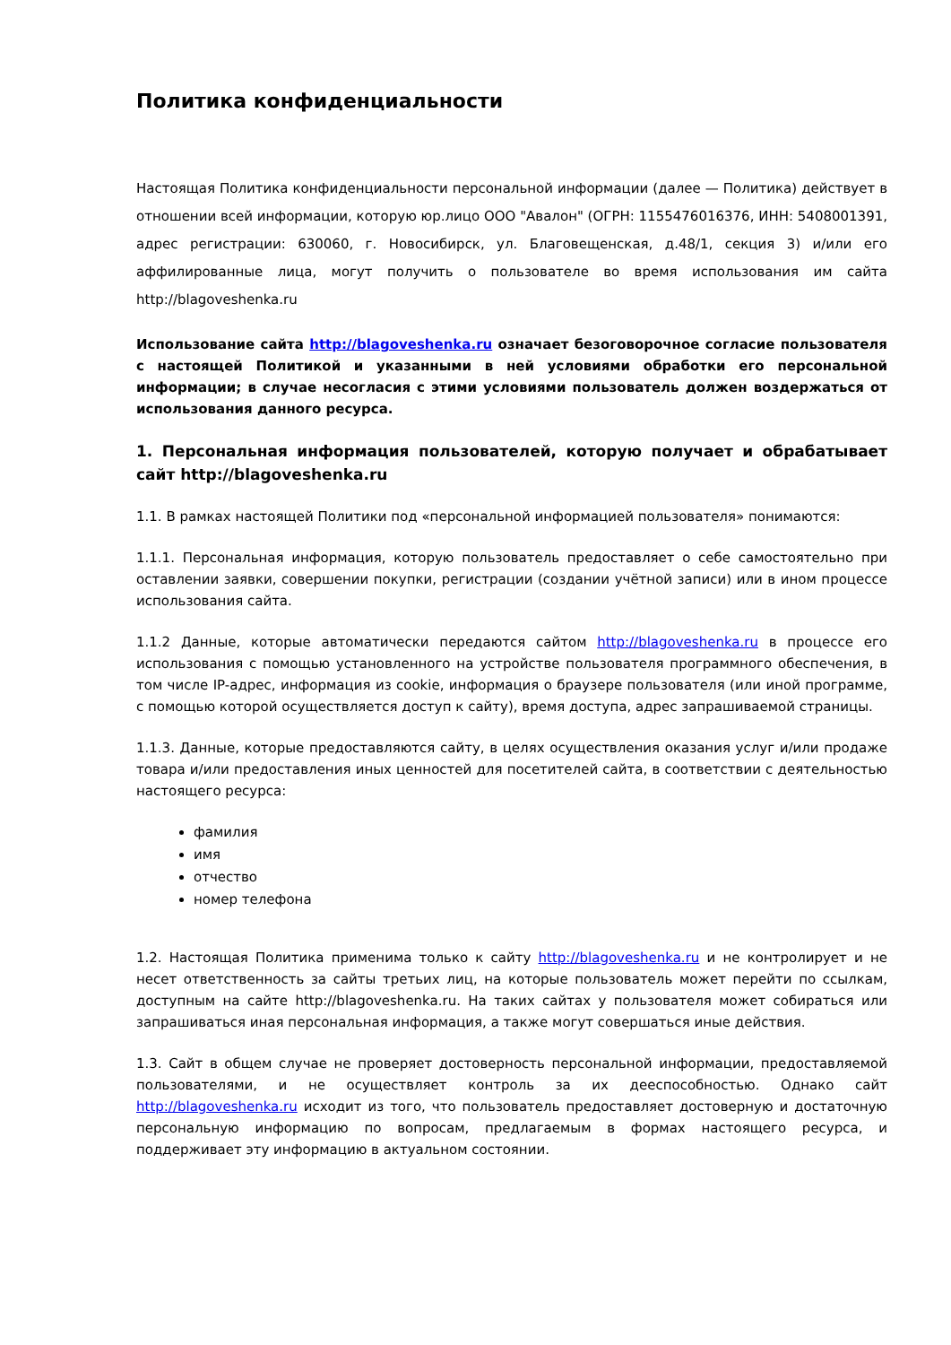Политика конфиденциальности
Настоящая Политика конфиденциальности персональной информации (далее — Политика) действует в отношении всей информации, которую юр.лицо ООО "Авалон" (ОГРН: 1155476016376, ИНН: 5408001391, адрес регистрации: 630060, г. Новосибирск, ул. Благовещенская, д.48/1, секция 3) и/или его аффилированные лица, могут получить о пользователе во время использования им сайта http://blagoveshenka.ru
Использование сайта http://blagoveshenka.ru означает безоговорочное согласие пользователя с настоящей Политикой и указанными в ней условиями обработки его персональной информации; в случае несогласия с этими условиями пользователь должен воздержаться от использования данного ресурса.
1. Персональная информация пользователей, которую получает и обрабатывает сайт http://blagoveshenka.ru
1.1. В рамках настоящей Политики под «персональной информацией пользователя» понимаются:
1.1.1. Персональная информация, которую пользователь предоставляет о себе самостоятельно при оставлении заявки, совершении покупки, регистрации (создании учётной записи) или в ином процессе использования сайта.
1.1.2 Данные, которые автоматически передаются сайтом http://blagoveshenka.ru в процессе его использования с помощью установленного на устройстве пользователя программного обеспечения, в том числе IP-адрес, информация из cookie, информация о браузере пользователя (или иной программе, с помощью которой осуществляется доступ к сайту), время доступа, адрес запрашиваемой страницы.
1.1.3. Данные, которые предоставляются сайту, в целях осуществления оказания услуг и/или продаже товара и/или предоставления иных ценностей для посетителей сайта, в соответствии с деятельностью настоящего ресурса:
фамилия
имя
отчество
номер телефона
1.2. Настоящая Политика применима только к сайту http://blagoveshenka.ru и не контролирует и не несет ответственность за сайты третьих лиц, на которые пользователь может перейти по ссылкам, доступным на сайте http://blagoveshenka.ru. На таких сайтах у пользователя может собираться или запрашиваться иная персональная информация, а также могут совершаться иные действия.
1.3. Сайт в общем случае не проверяет достоверность персональной информации, предоставляемой пользователями, и не осуществляет контроль за их дееспособностью. Однако сайт http://blagoveshenka.ru исходит из того, что пользователь предоставляет достоверную и достаточную персональную информацию по вопросам, предлагаемым в формах настоящего ресурса, и поддерживает эту информацию в актуальном состоянии.